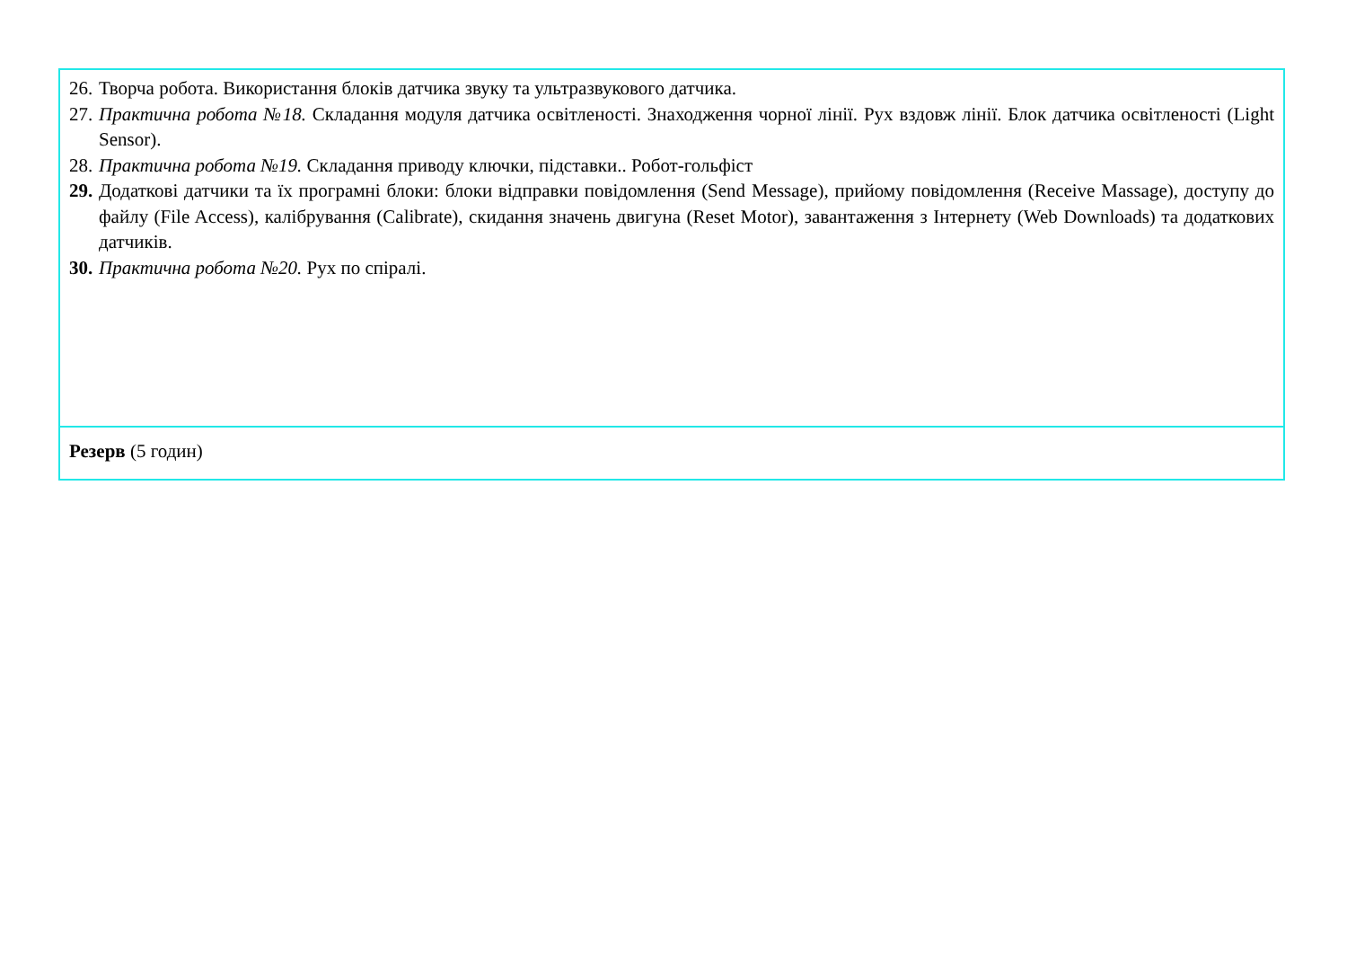| 26. Творча робота. Використання блоків датчика звуку та ультразвукового датчика. 27. Практична робота №18. Складання модуля датчика освітленості. Знаходження чорної лінії. Рух вздовж лінії. Блок датчика освітленості (Light Sensor). 28. Практична робота №19. Складання приводу ключки, підставки.. Робот-гольфіст 29. Додаткові датчики та їх програмні блоки: блоки відправки повідомлення (Send Message), прийому повідомлення (Receive Massage), доступу до файлу (File Access), калібрування (Calibrate), скидання значень двигуна (Reset Motor), завантаження з Інтернету (Web Downloads) та додаткових датчиків. 30. Практична робота №20. Рух по спіралі. |
| Резерв (5 годин) |